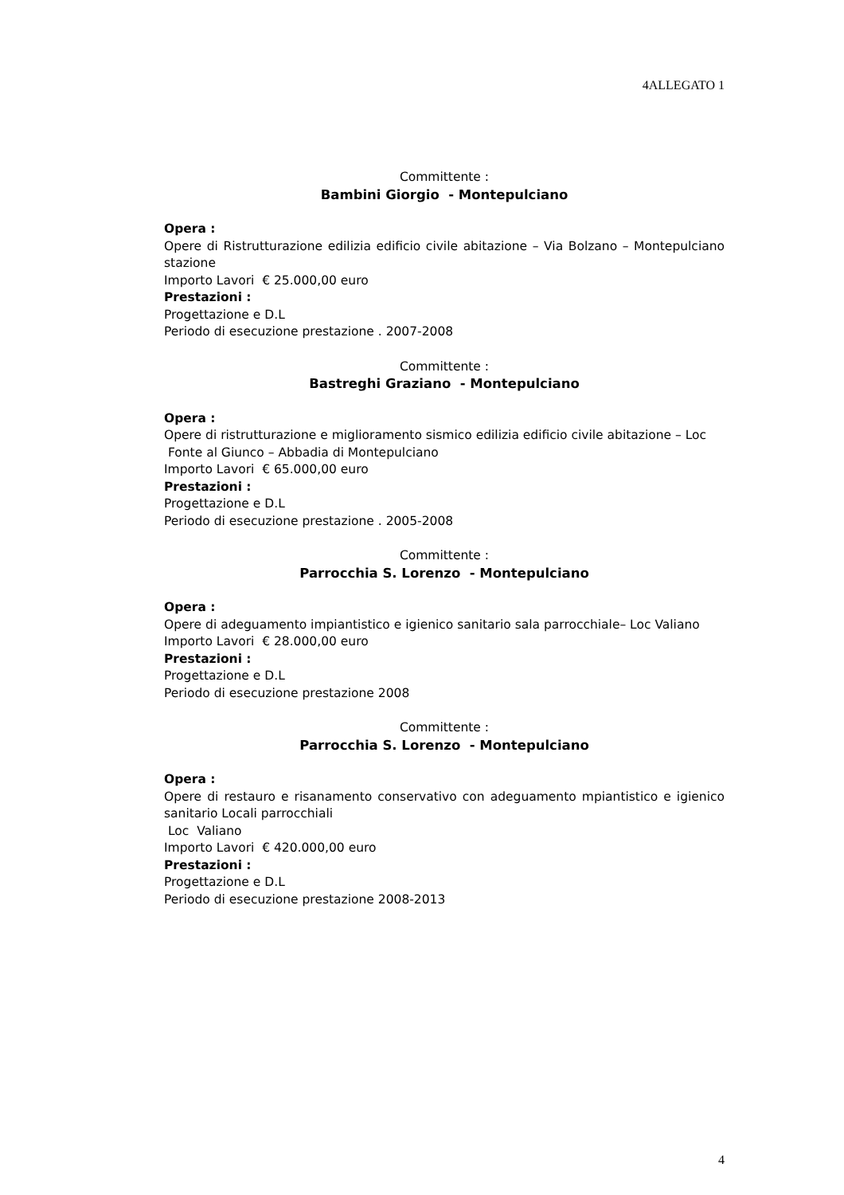4ALLEGATO 1
Committente :
Bambini Giorgio - Montepulciano
Opera :
Opere di Ristrutturazione edilizia edificio civile abitazione – Via Bolzano – Montepulciano stazione
Importo Lavori € 25.000,00 euro
Prestazioni :
Progettazione e D.L
Periodo di esecuzione prestazione . 2007-2008
Committente :
Bastreghi Graziano - Montepulciano
Opera :
Opere di ristrutturazione e miglioramento sismico edilizia edificio civile abitazione – Loc Fonte al Giunco – Abbadia di Montepulciano
Importo Lavori € 65.000,00 euro
Prestazioni :
Progettazione e D.L
Periodo di esecuzione prestazione . 2005-2008
Committente :
Parrocchia S. Lorenzo - Montepulciano
Opera :
Opere di adeguamento impiantistico e igienico sanitario sala parrocchiale– Loc Valiano
Importo Lavori € 28.000,00 euro
Prestazioni :
Progettazione e D.L
Periodo di esecuzione prestazione 2008
Committente :
Parrocchia S. Lorenzo - Montepulciano
Opera :
Opere di restauro e risanamento conservativo con adeguamento mpiantistico e igienico sanitario Locali parrocchiali
Loc Valiano
Importo Lavori € 420.000,00 euro
Prestazioni :
Progettazione e D.L
Periodo di esecuzione prestazione 2008-2013
4